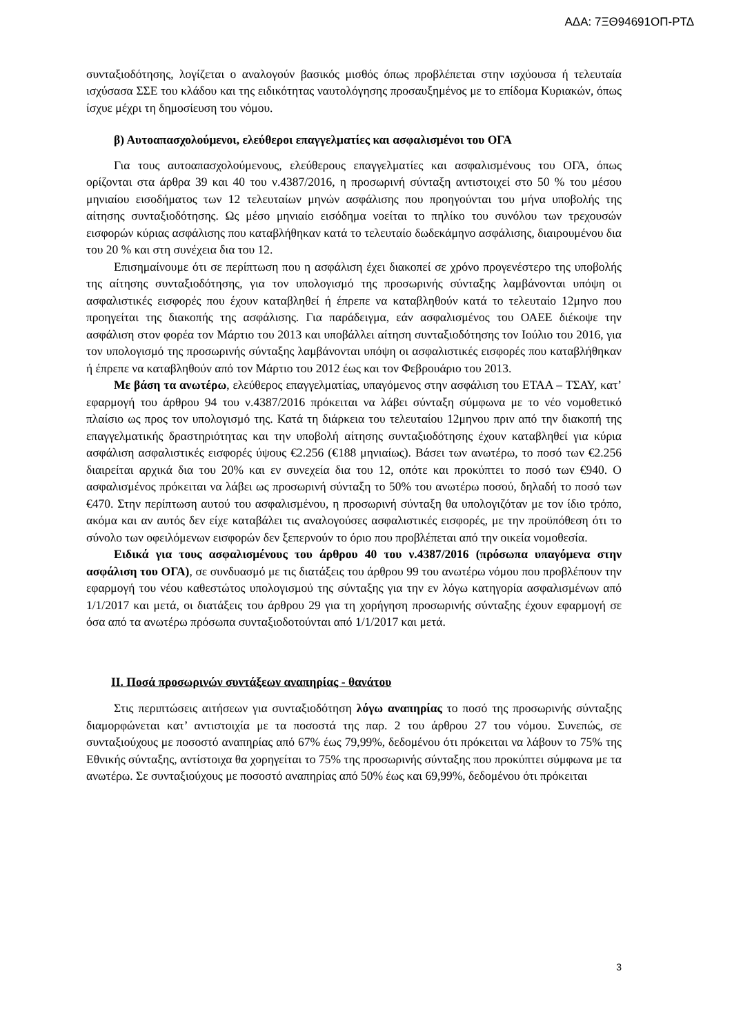ΑΔΑ: 7ΞΘ94691ΟΠ-ΡΤΔ
συνταξιοδότησης, λογίζεται ο αναλογούν βασικός μισθός όπως προβλέπεται στην ισχύουσα ή τελευταία ισχύσασα ΣΣΕ του κλάδου και της ειδικότητας ναυτολόγησης προσαυξημένος με το επίδομα Κυριακών, όπως ίσχυε μέχρι τη δημοσίευση του νόμου.
β) Αυτοαπασχολούμενοι, ελεύθεροι επαγγελματίες και ασφαλισμένοι του ΟΓΑ
Για τους αυτοαπασχολούμενους, ελεύθερους επαγγελματίες και ασφαλισμένους του ΟΓΑ, όπως ορίζονται στα άρθρα 39 και 40 του ν.4387/2016, η προσωρινή σύνταξη αντιστοιχεί στο 50 % του μέσου μηνιαίου εισοδήματος των 12 τελευταίων μηνών ασφάλισης που προηγούνται του μήνα υποβολής της αίτησης συνταξιοδότησης. Ως μέσο μηνιαίο εισόδημα νοείται το πηλίκο του συνόλου των τρεχουσών εισφορών κύριας ασφάλισης που καταβλήθηκαν κατά το τελευταίο δωδεκάμηνο ασφάλισης, διαιρουμένου δια του 20 % και στη συνέχεια δια του 12.
Επισημαίνουμε ότι σε περίπτωση που η ασφάλιση έχει διακοπεί σε χρόνο προγενέστερο της υποβολής της αίτησης συνταξιοδότησης, για τον υπολογισμό της προσωρινής σύνταξης λαμβάνονται υπόψη οι ασφαλιστικές εισφορές που έχουν καταβληθεί ή έπρεπε να καταβληθούν κατά το τελευταίο 12μηνο που προηγείται της διακοπής της ασφάλισης. Για παράδειγμα, εάν ασφαλισμένος του ΟΑΕΕ διέκοψε την ασφάλιση στον φορέα τον Μάρτιο του 2013 και υποβάλλει αίτηση συνταξιοδότησης τον Ιούλιο του 2016, για τον υπολογισμό της προσωρινής σύνταξης λαμβάνονται υπόψη οι ασφαλιστικές εισφορές που καταβλήθηκαν ή έπρεπε να καταβληθούν από τον Μάρτιο του 2012 έως και τον Φεβρουάριο του 2013.
Με βάση τα ανωτέρω, ελεύθερος επαγγελματίας, υπαγόμενος στην ασφάλιση του ΕΤΑΑ – ΤΣΑΥ, κατ’ εφαρμογή του άρθρου 94 του ν.4387/2016 πρόκειται να λάβει σύνταξη σύμφωνα με το νέο νομοθετικό πλαίσιο ως προς τον υπολογισμό της. Κατά τη διάρκεια του τελευταίου 12μηνου πριν από την διακοπή της επαγγελματικής δραστηριότητας και την υποβολή αίτησης συνταξιοδότησης έχουν καταβληθεί για κύρια ασφάλιση ασφαλιστικές εισφορές ύψους €2.256 (€188 μηνιαίως). Βάσει των ανωτέρω, το ποσό των €2.256 διαιρείται αρχικά δια του 20% και εν συνεχεία δια του 12, οπότε και προκύπτει το ποσό των €940. Ο ασφαλισμένος πρόκειται να λάβει ως προσωρινή σύνταξη το 50% του ανωτέρω ποσού, δηλαδή το ποσό των €470. Στην περίπτωση αυτού του ασφαλισμένου, η προσωρινή σύνταξη θα υπολογιζόταν με τον ίδιο τρόπο, ακόμα και αν αυτός δεν είχε καταβάλει τις αναλογούσες ασφαλιστικές εισφορές, με την προϋπόθεση ότι το σύνολο των οφειλόμενων εισφορών δεν ξεπερνούν το όριο που προβλέπεται από την οικεία νομοθεσία.
Ειδικά για τους ασφαλισμένους του άρθρου 40 του ν.4387/2016 (πρόσωπα υπαγόμενα στην ασφάλιση του ΟΓΑ), σε συνδυασμό με τις διατάξεις του άρθρου 99 του ανωτέρω νόμου που προβλέπουν την εφαρμογή του νέου καθεστώτος υπολογισμού της σύνταξης για την εν λόγω κατηγορία ασφαλισμένων από 1/1/2017 και μετά, οι διατάξεις του άρθρου 29 για τη χορήγηση προσωρινής σύνταξης έχουν εφαρμογή σε όσα από τα ανωτέρω πρόσωπα συνταξιοδοτούνται από 1/1/2017 και μετά.
ΙΙ. Ποσά προσωρινών συντάξεων αναπηρίας - θανάτου
Στις περιπτώσεις αιτήσεων για συνταξιοδότηση λόγω αναπηρίας το ποσό της προσωρινής σύνταξης διαμορφώνεται κατ’ αντιστοιχία με τα ποσοστά της παρ. 2 του άρθρου 27 του νόμου. Συνεπώς, σε συνταξιούχους με ποσοστό αναπηρίας από 67% έως 79,99%, δεδομένου ότι πρόκειται να λάβουν το 75% της Εθνικής σύνταξης, αντίστοιχα θα χορηγείται το 75% της προσωρινής σύνταξης που προκύπτει σύμφωνα με τα ανωτέρω. Σε συνταξιούχους με ποσοστό αναπηρίας από 50% έως και 69,99%, δεδομένου ότι πρόκειται
3